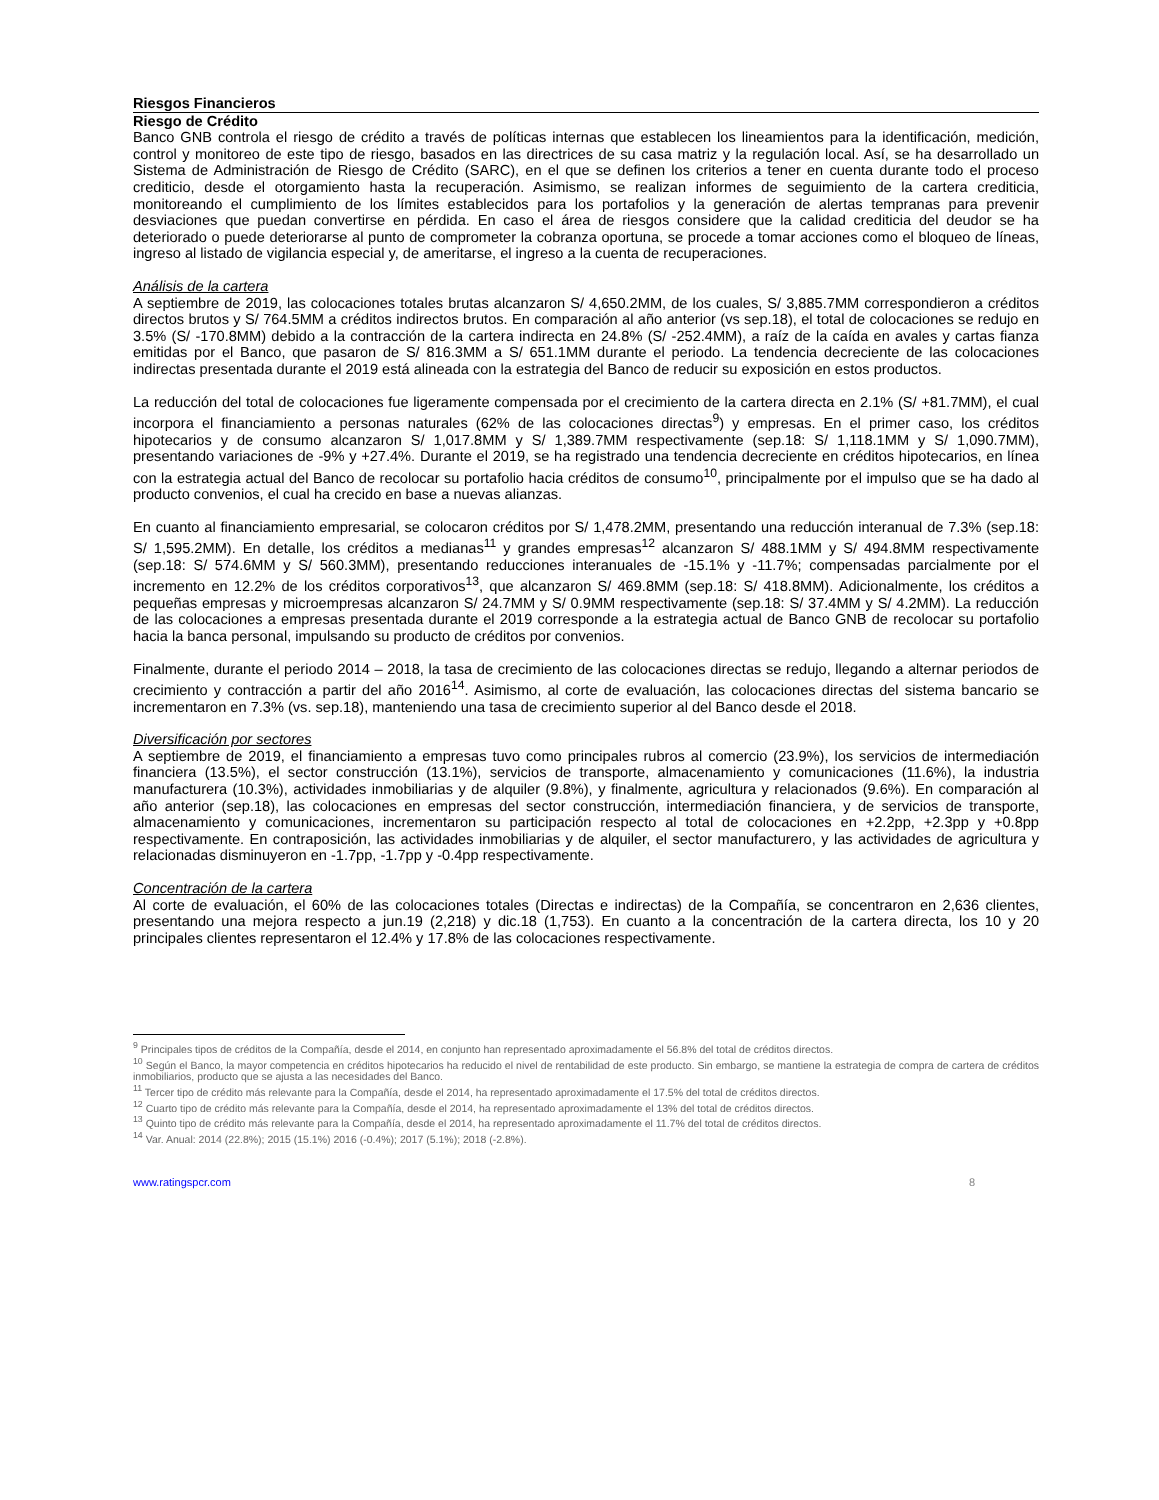Riesgos Financieros
Riesgo de Crédito
Banco GNB controla el riesgo de crédito a través de políticas internas que establecen los lineamientos para la identificación, medición, control y monitoreo de este tipo de riesgo, basados en las directrices de su casa matriz y la regulación local. Así, se ha desarrollado un Sistema de Administración de Riesgo de Crédito (SARC), en el que se definen los criterios a tener en cuenta durante todo el proceso crediticio, desde el otorgamiento hasta la recuperación. Asimismo, se realizan informes de seguimiento de la cartera crediticia, monitoreando el cumplimiento de los límites establecidos para los portafolios y la generación de alertas tempranas para prevenir desviaciones que puedan convertirse en pérdida. En caso el área de riesgos considere que la calidad crediticia del deudor se ha deteriorado o puede deteriorarse al punto de comprometer la cobranza oportuna, se procede a tomar acciones como el bloqueo de líneas, ingreso al listado de vigilancia especial y, de ameritarse, el ingreso a la cuenta de recuperaciones.
Análisis de la cartera
A septiembre de 2019, las colocaciones totales brutas alcanzaron S/ 4,650.2MM, de los cuales, S/ 3,885.7MM correspondieron a créditos directos brutos y S/ 764.5MM a créditos indirectos brutos. En comparación al año anterior (vs sep.18), el total de colocaciones se redujo en 3.5% (S/ -170.8MM) debido a la contracción de la cartera indirecta en 24.8% (S/ -252.4MM), a raíz de la caída en avales y cartas fianza emitidas por el Banco, que pasaron de S/ 816.3MM a S/ 651.1MM durante el periodo. La tendencia decreciente de las colocaciones indirectas presentada durante el 2019 está alineada con la estrategia del Banco de reducir su exposición en estos productos.
La reducción del total de colocaciones fue ligeramente compensada por el crecimiento de la cartera directa en 2.1% (S/ +81.7MM), el cual incorpora el financiamiento a personas naturales (62% de las colocaciones directas<sup>9</sup>) y empresas. En el primer caso, los créditos hipotecarios y de consumo alcanzaron S/ 1,017.8MM y S/ 1,389.7MM respectivamente (sep.18: S/ 1,118.1MM y S/ 1,090.7MM), presentando variaciones de -9% y +27.4%. Durante el 2019, se ha registrado una tendencia decreciente en créditos hipotecarios, en línea con la estrategia actual del Banco de recolocar su portafolio hacia créditos de consumo<sup>10</sup>, principalmente por el impulso que se ha dado al producto convenios, el cual ha crecido en base a nuevas alianzas.
En cuanto al financiamiento empresarial, se colocaron créditos por S/ 1,478.2MM, presentando una reducción interanual de 7.3% (sep.18: S/ 1,595.2MM). En detalle, los créditos a medianas<sup>11</sup> y grandes empresas<sup>12</sup> alcanzaron S/ 488.1MM y S/ 494.8MM respectivamente (sep.18: S/ 574.6MM y S/ 560.3MM), presentando reducciones interanuales de -15.1% y -11.7%; compensadas parcialmente por el incremento en 12.2% de los créditos corporativos<sup>13</sup>, que alcanzaron S/ 469.8MM (sep.18: S/ 418.8MM). Adicionalmente, los créditos a pequeñas empresas y microempresas alcanzaron S/ 24.7MM y S/ 0.9MM respectivamente (sep.18: S/ 37.4MM y S/ 4.2MM). La reducción de las colocaciones a empresas presentada durante el 2019 corresponde a la estrategia actual de Banco GNB de recolocar su portafolio hacia la banca personal, impulsando su producto de créditos por convenios.
Finalmente, durante el periodo 2014 – 2018, la tasa de crecimiento de las colocaciones directas se redujo, llegando a alternar periodos de crecimiento y contracción a partir del año 2016<sup>14</sup>. Asimismo, al corte de evaluación, las colocaciones directas del sistema bancario se incrementaron en 7.3% (vs. sep.18), manteniendo una tasa de crecimiento superior al del Banco desde el 2018.
Diversificación por sectores
A septiembre de 2019, el financiamiento a empresas tuvo como principales rubros al comercio (23.9%), los servicios de intermediación financiera (13.5%), el sector construcción (13.1%), servicios de transporte, almacenamiento y comunicaciones (11.6%), la industria manufacturera (10.3%), actividades inmobiliarias y de alquiler (9.8%), y finalmente, agricultura y relacionados (9.6%). En comparación al año anterior (sep.18), las colocaciones en empresas del sector construcción, intermediación financiera, y de servicios de transporte, almacenamiento y comunicaciones, incrementaron su participación respecto al total de colocaciones en +2.2pp, +2.3pp y +0.8pp respectivamente. En contraposición, las actividades inmobiliarias y de alquiler, el sector manufacturero, y las actividades de agricultura y relacionadas disminuyeron en -1.7pp, -1.7pp y -0.4pp respectivamente.
Concentración de la cartera
Al corte de evaluación, el 60% de las colocaciones totales (Directas e indirectas) de la Compañía, se concentraron en 2,636 clientes, presentando una mejora respecto a jun.19 (2,218) y dic.18 (1,753). En cuanto a la concentración de la cartera directa, los 10 y 20 principales clientes representaron el 12.4% y 17.8% de las colocaciones respectivamente.
<sup>9</sup> Principales tipos de créditos de la Compañía, desde el 2014, en conjunto han representado aproximadamente el 56.8% del total de créditos directos.
<sup>10</sup> Según el Banco, la mayor competencia en créditos hipotecarios ha reducido el nivel de rentabilidad de este producto. Sin embargo, se mantiene la estrategia de compra de cartera de créditos inmobiliarios, producto que se ajusta a las necesidades del Banco.
<sup>11</sup> Tercer tipo de crédito más relevante para la Compañía, desde el 2014, ha representado aproximadamente el 17.5% del total de créditos directos.
<sup>12</sup> Cuarto tipo de crédito más relevante para la Compañía, desde el 2014, ha representado aproximadamente el 13% del total de créditos directos.
<sup>13</sup> Quinto tipo de crédito más relevante para la Compañía, desde el 2014, ha representado aproximadamente el 11.7% del total de créditos directos.
<sup>14</sup> Var. Anual: 2014 (22.8%); 2015 (15.1%) 2016 (-0.4%); 2017 (5.1%); 2018 (-2.8%).
www.ratingspcr.com 8